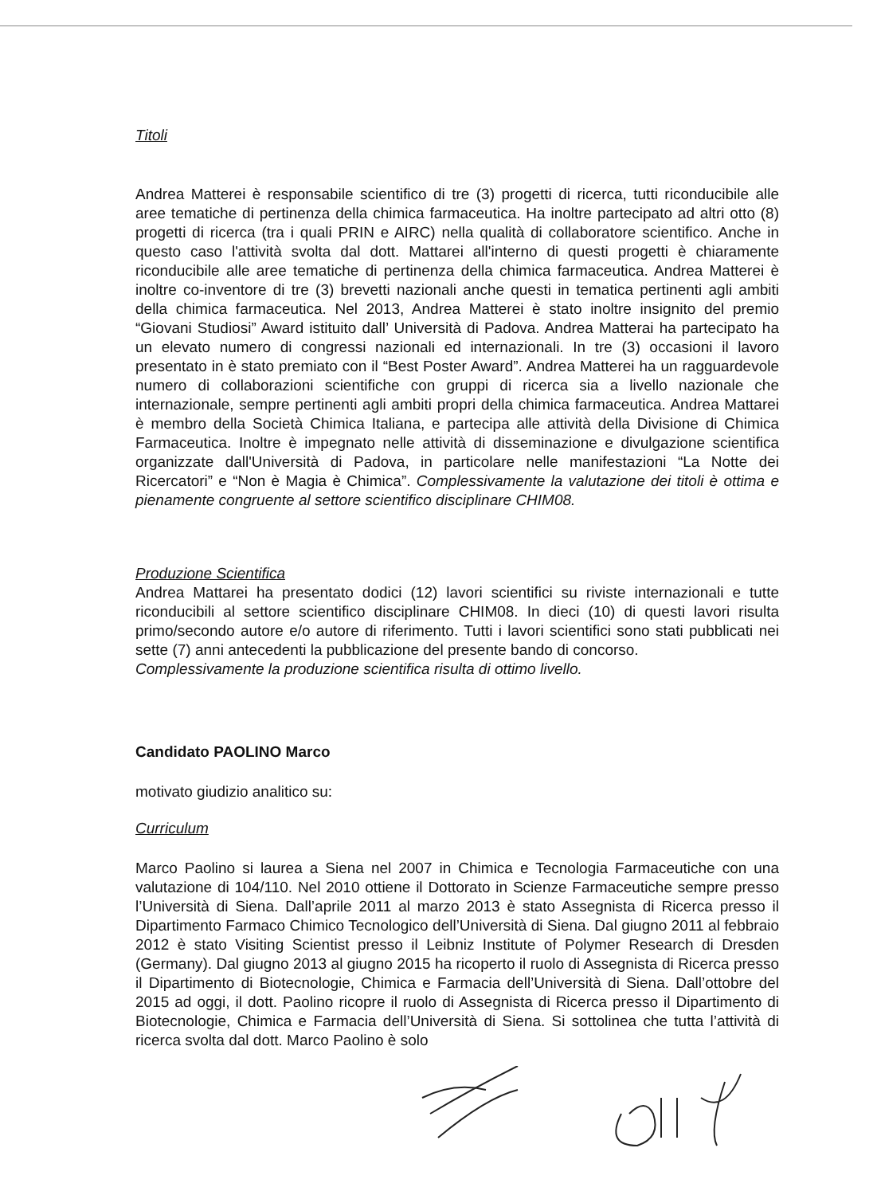Titoli
Andrea Matterei è responsabile scientifico di tre (3) progetti di ricerca, tutti riconducibile alle aree tematiche di pertinenza della chimica farmaceutica. Ha inoltre partecipato ad altri otto (8) progetti di ricerca (tra i quali PRIN e AIRC) nella qualità di collaboratore scientifico. Anche in questo caso l'attività svolta dal dott. Mattarei all'interno di questi progetti è chiaramente riconducibile alle aree tematiche di pertinenza della chimica farmaceutica. Andrea Matterei è inoltre co-inventore di tre (3) brevetti nazionali anche questi in tematica pertinenti agli ambiti della chimica farmaceutica. Nel 2013, Andrea Matterei è stato inoltre insignito del premio “Giovani Studiosi” Award istituito dall’ Università di Padova. Andrea Matterai ha partecipato ha un elevato numero di congressi nazionali ed internazionali. In tre (3) occasioni il lavoro presentato in è stato premiato con il “Best Poster Award”. Andrea Matterei ha un ragguardevole numero di collaborazioni scientifiche con gruppi di ricerca sia a livello nazionale che internazionale, sempre pertinenti agli ambiti propri della chimica farmaceutica. Andrea Mattarei è membro della Società Chimica Italiana, e partecipa alle attività della Divisione di Chimica Farmaceutica. Inoltre è impegnato nelle attività di disseminazione e divulgazione scientifica organizzate dall'Università di Padova, in particolare nelle manifestazioni “La Notte dei Ricercatori” e “Non è Magia è Chimica”. Complessivamente la valutazione dei titoli è ottima e pienamente congruente al settore scientifico disciplinare CHIM08.
Produzione Scientifica
Andrea Mattarei ha presentato dodici (12) lavori scientifici su riviste internazionali e tutte riconducibili al settore scientifico disciplinare CHIM08. In dieci (10) di questi lavori risulta primo/secondo autore e/o autore di riferimento. Tutti i lavori scientifici sono stati pubblicati nei sette (7) anni antecedenti la pubblicazione del presente bando di concorso.
Complessivamente la produzione scientifica risulta di ottimo livello.
Candidato PAOLINO Marco
motivato giudizio analitico su:
Curriculum
Marco Paolino si laurea a Siena nel 2007 in Chimica e Tecnologia Farmaceutiche con una valutazione di 104/110. Nel 2010 ottiene il Dottorato in Scienze Farmaceutiche sempre presso l’Università di Siena. Dall’aprile 2011 al marzo 2013 è stato Assegnista di Ricerca presso il Dipartimento Farmaco Chimico Tecnologico dell’Università di Siena. Dal giugno 2011 al febbraio 2012 è stato Visiting Scientist presso il Leibniz Institute of Polymer Research di Dresden (Germany). Dal giugno 2013 al giugno 2015 ha ricoperto il ruolo di Assegnista di Ricerca presso il Dipartimento di Biotecnologie, Chimica e Farmacia dell’Università di Siena. Dall’ottobre del 2015 ad oggi, il dott. Paolino ricopre il ruolo di Assegnista di Ricerca presso il Dipartimento di Biotecnologie, Chimica e Farmacia dell’Università di Siena. Si sottolinea che tutta l’attività di ricerca svolta dal dott. Marco Paolino è solo